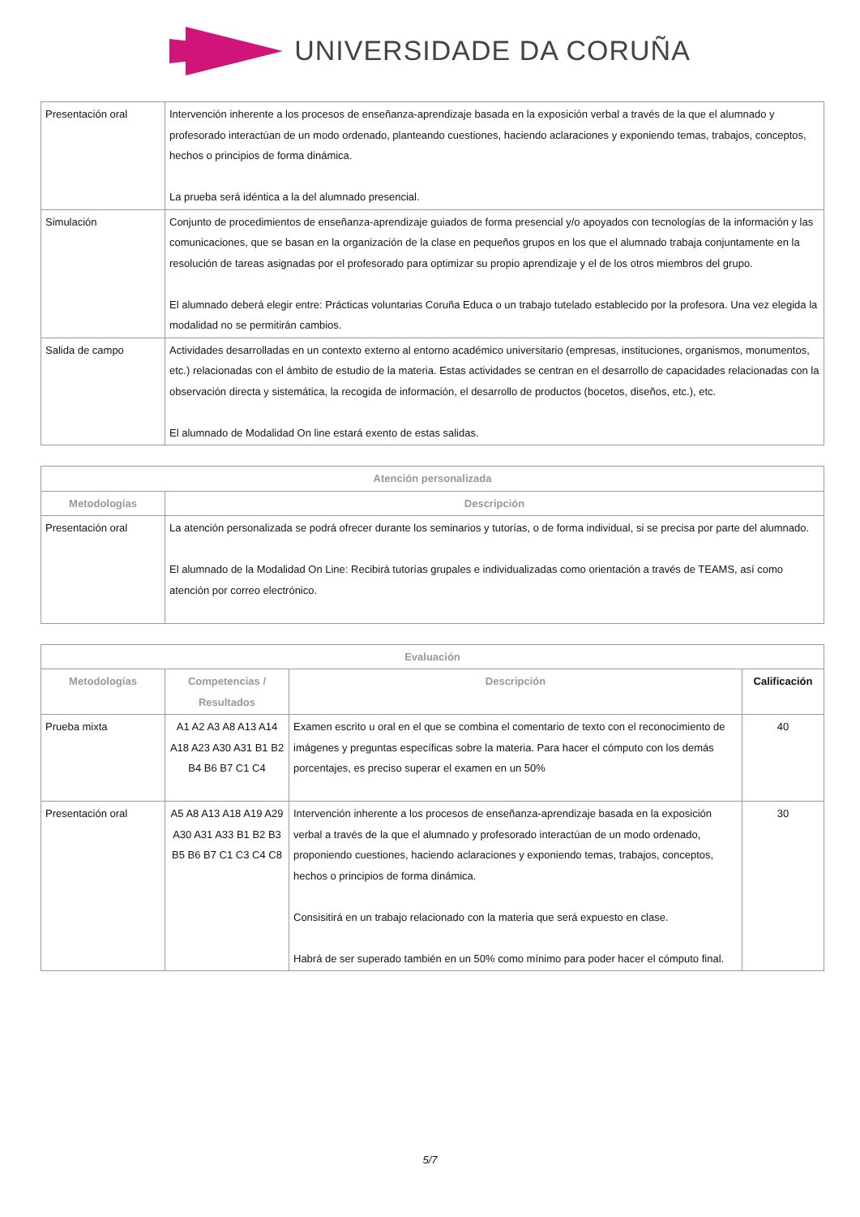UNIVERSIDADE DA CORUÑA
| Presentación oral | Intervención inherente a los procesos de enseñanza-aprendizaje basada en la exposición verbal a través de la que el alumnado y profesorado interactúan de un modo ordenado, planteando cuestiones, haciendo aclaraciones y exponiendo temas, trabajos, conceptos, hechos o principios de forma dinámica. La prueba será idéntica a la del alumnado presencial. |
| Simulación | Conjunto de procedimientos de enseñanza-aprendizaje guiados de forma presencial y/o apoyados con tecnologías de la información y las comunicaciones, que se basan en la organización de la clase en pequeños grupos en los que el alumnado trabaja conjuntamente en la resolución de tareas asignadas por el profesorado para optimizar su propio aprendizaje y el de los otros miembros del grupo. El alumnado deberá elegir entre: Prácticas voluntarias Coruña Educa o un trabajo tutelado establecido por la profesora. Una vez elegida la modalidad no se permitirán cambios. |
| Salida de campo | Actividades desarrolladas en un contexto externo al entorno académico universitario (empresas, instituciones, organismos, monumentos, etc.) relacionadas con el ámbito de estudio de la materia. Estas actividades se centran en el desarrollo de capacidades relacionadas con la observación directa y sistemática, la recogida de información, el desarrollo de productos (bocetos, diseños, etc.), etc. El alumnado de Modalidad On line estará exento de estas salidas. |
| Atención personalizada | |
| --- | --- |
| Metodologías | Descripción |
| Presentación oral | La atención personalizada se podrá ofrecer durante los seminarios y tutorías, o de forma individual, si se precisa por parte del alumnado. El alumnado de la Modalidad On Line: Recibirá tutorías grupales e individualizadas como orientación a través de TEAMS, así como atención por correo electrónico. |
| Evaluación | | | |
| --- | --- | --- | --- |
| Metodologías | Competencias / Resultados | Descripción | Calificación |
| Prueba mixta | A1 A2 A3 A8 A13 A14 A18 A23 A30 A31 B1 B2 B4 B6 B7 C1 C4 | Examen escrito u oral en el que se combina el comentario de texto con el reconocimiento de imágenes y preguntas específicas sobre la materia. Para hacer el cómputo con los demás porcentajes, es preciso superar el examen en un 50% | 40 |
| Presentación oral | A5 A8 A13 A18 A19 A29 A30 A31 A33 B1 B2 B3 B5 B6 B7 C1 C3 C4 C8 | Intervención inherente a los procesos de enseñanza-aprendizaje basada en la exposición verbal a través de la que el alumnado y profesorado interactúan de un modo ordenado, proponiendo cuestiones, haciendo aclaraciones y exponiendo temas, trabajos, conceptos, hechos o principios de forma dinámica. Consisitirá en un trabajo relacionado con la materia que será expuesto en clase. Habrá de ser superado también en un 50% como mínimo para poder hacer el cómputo final. | 30 |
5/7